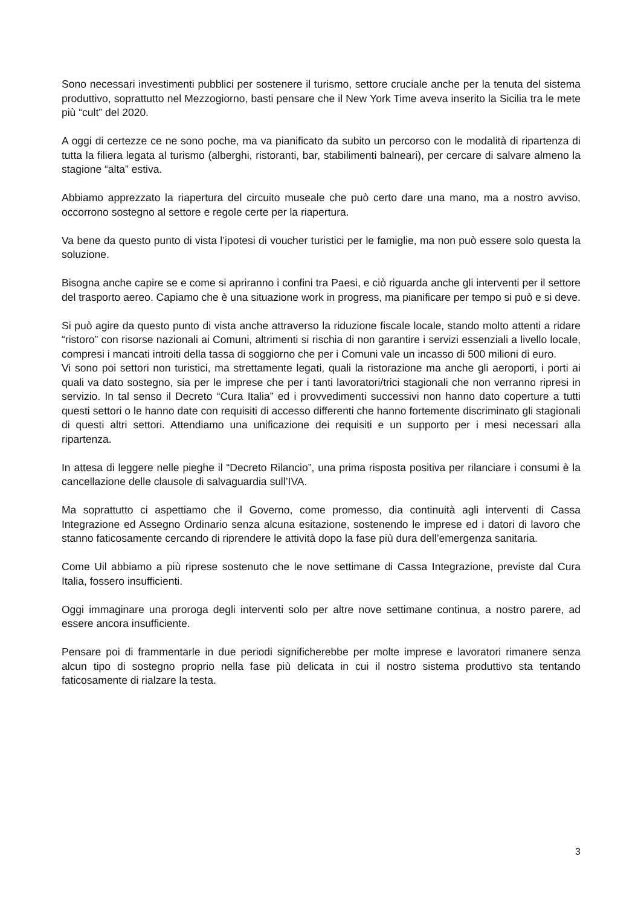Sono necessari investimenti pubblici per sostenere il turismo, settore cruciale anche per la tenuta del sistema produttivo, soprattutto nel Mezzogiorno, basti pensare che il New York Time aveva inserito la Sicilia tra le mete più “cult” del 2020.
A oggi di certezze ce ne sono poche, ma va pianificato da subito un percorso con le modalità di ripartenza di tutta la filiera legata al turismo (alberghi, ristoranti, bar, stabilimenti balneari), per cercare di salvare almeno la stagione “alta” estiva.
Abbiamo apprezzato la riapertura del circuito museale che può certo dare una mano, ma a nostro avviso, occorrono sostegno al settore e regole certe per la riapertura.
Va bene da questo punto di vista l’ipotesi di voucher turistici per le famiglie, ma non può essere solo questa la soluzione.
Bisogna anche capire se e come si apriranno i confini tra Paesi, e ciò riguarda anche gli interventi per il settore del trasporto aereo. Capiamo che è una situazione work in progress, ma pianificare per tempo si può e si deve.
Si può agire da questo punto di vista anche attraverso la riduzione fiscale locale, stando molto attenti a ridare “ristoro” con risorse nazionali ai Comuni, altrimenti si rischia di non garantire i servizi essenziali a livello locale, compresi i mancati introiti della tassa di soggiorno che per i Comuni vale un incasso di 500 milioni di euro.
Vi sono poi settori non turistici, ma strettamente legati, quali la ristorazione ma anche gli aeroporti, i porti ai quali va dato sostegno, sia per le imprese che per i tanti lavoratori/trici stagionali che non verranno ripresi in servizio. In tal senso il Decreto “Cura Italia” ed i provvedimenti successivi non hanno dato coperture a tutti questi settori o le hanno date con requisiti di accesso differenti che hanno fortemente discriminato gli stagionali di questi altri settori. Attendiamo una unificazione dei requisiti e un supporto per i mesi necessari alla ripartenza.
In attesa di leggere nelle pieghe il “Decreto Rilancio”, una prima risposta positiva per rilanciare i consumi è la cancellazione delle clausole di salvaguardia sull’IVA.
Ma soprattutto ci aspettiamo che il Governo, come promesso, dia continuità agli interventi di Cassa Integrazione ed Assegno Ordinario senza alcuna esitazione, sostenendo le imprese ed i datori di lavoro che stanno faticosamente cercando di riprendere le attività dopo la fase più dura dell’emergenza sanitaria.
Come Uil abbiamo a più riprese sostenuto che le nove settimane di Cassa Integrazione, previste dal Cura Italia, fossero insufficienti.
Oggi immaginare una proroga degli interventi solo per altre nove settimane continua, a nostro parere, ad essere ancora insufficiente.
Pensare poi di frammentarle in due periodi significherebbe per molte imprese e lavoratori rimanere senza alcun tipo di sostegno proprio nella fase più delicata in cui il nostro sistema produttivo sta tentando faticosamente di rialzare la testa.
3